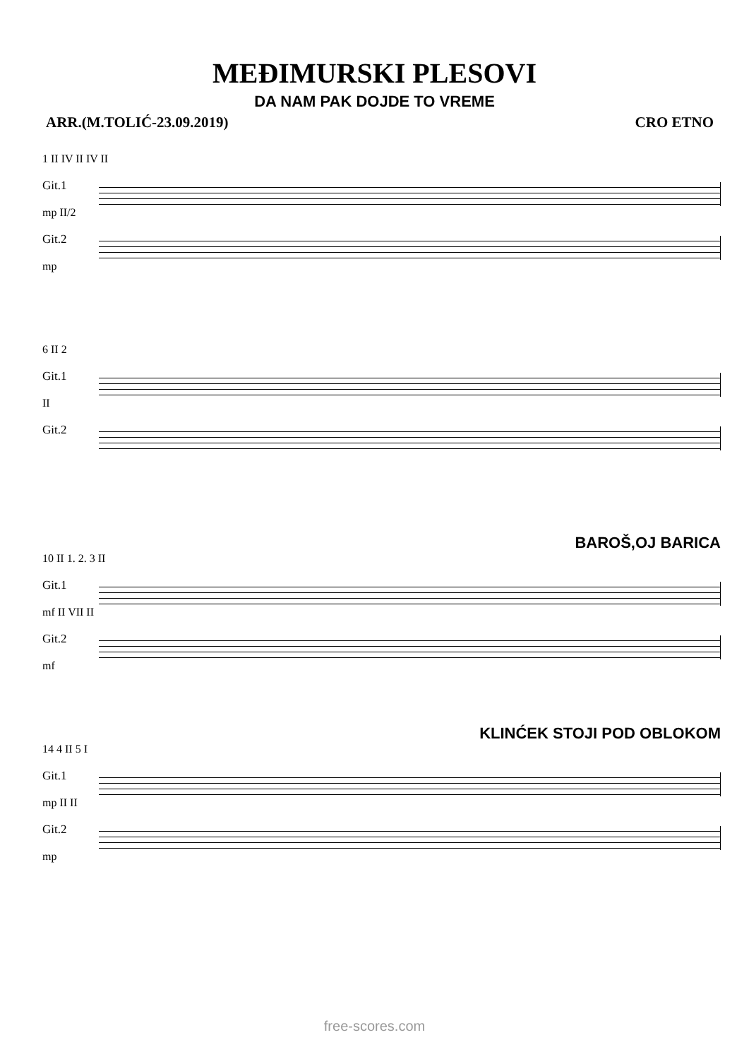MEĐIMURSKI PLESOVI
DA NAM PAK DOJDE TO VREME
ARR.(M.TOLIĆ-23.09.2019) CRO ETNO
1 II IV II IV II
Git.1
mp II/2
Git.2
mp
6 II 2
Git.1
II
Git.2
BAROŠ,OJ BARICA
10 II 1. 2. 3 II
Git.1
mf II VII II
Git.2
mf
KLINĆEK STOJI POD OBLOKOM
14 4 II 5 I
Git.1
mp II II
Git.2
mp
free-scores.com